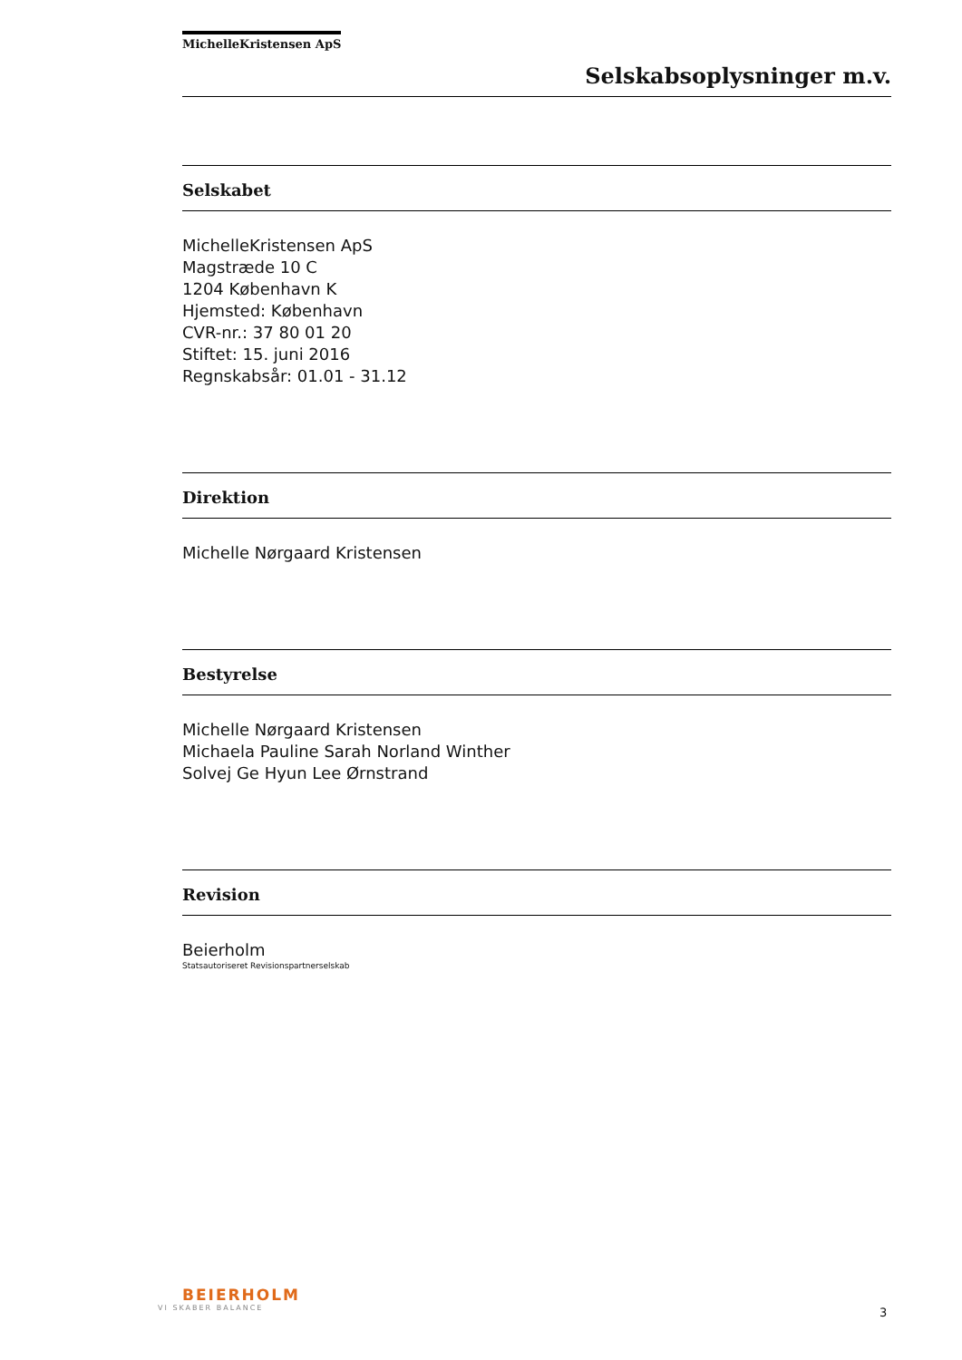MichelleKristensen ApS
Selskabsoplysninger m.v.
Selskabet
MichelleKristensen ApS
Magstræde 10 C
1204 København K
Hjemsted: København
CVR-nr.: 37 80 01 20
Stiftet: 15. juni 2016
Regnskabsår: 01.01 - 31.12
Direktion
Michelle Nørgaard Kristensen
Bestyrelse
Michelle Nørgaard Kristensen
Michaela Pauline Sarah Norland Winther
Solvej Ge Hyun Lee Ørnstrand
Revision
Beierholm
Statsautoriseret Revisionspartnerselskab
BEIERHOLM
VI SKABER BALANCE
3